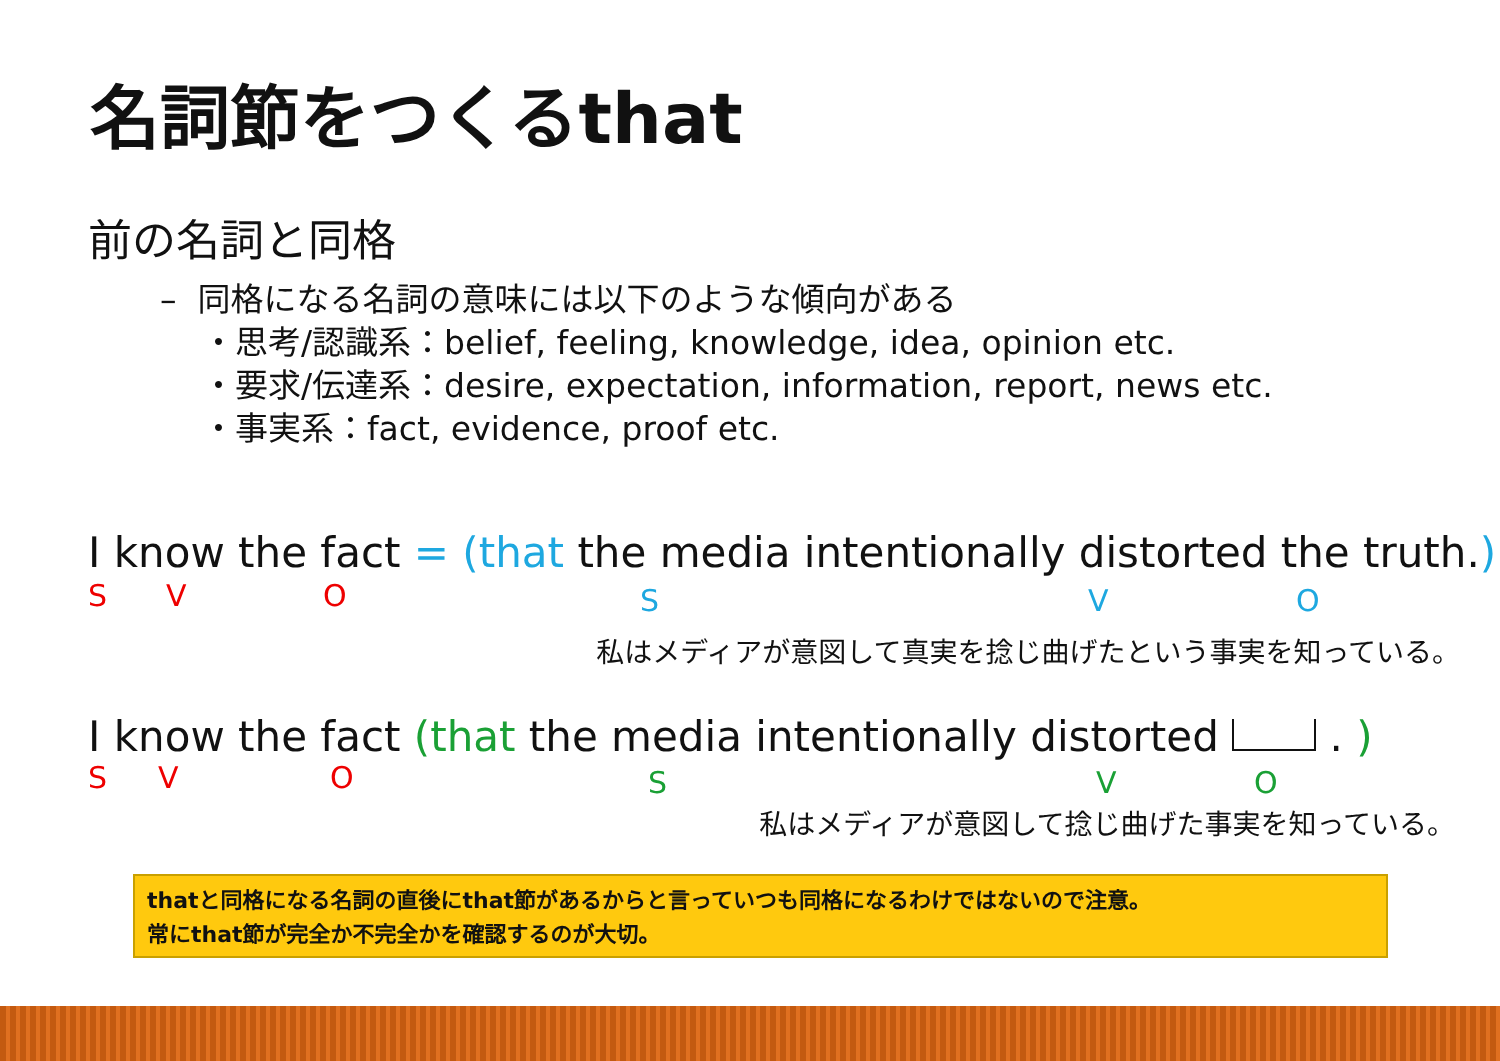名詞節をつくるthat
前の名詞と同格
– 同格になる名詞の意味には以下のような傾向がある
・思考/認識系：belief, feeling, knowledge, idea, opinion etc.
・要求/伝達系：desire, expectation, information, report, news etc.
・事実系：fact, evidence, proof etc.
I know the fact = (that the media intentionally distorted the truth.)
S V O S V O
私はメディアが意図して真実を捻じ曲げたという事実を知っている。
I know the fact (that the media intentionally distorted . )
S V O S V O
私はメディアが意図して捻じ曲げた事実を知っている。
thatと同格になる名詞の直後にthat節があるからと言っていつも同格になるわけではないので注意。
常にthat節が完全か不完全かを確認するのが大切。